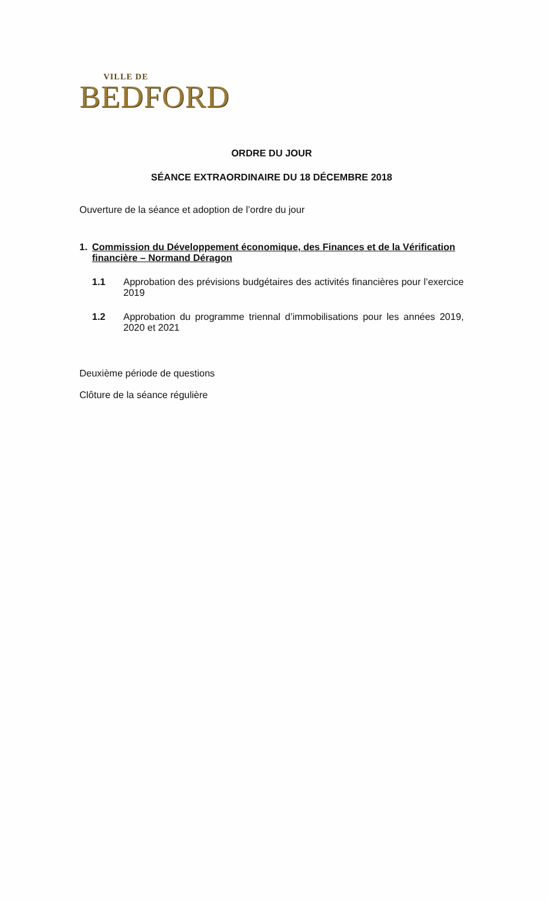VILLE DE
BEDFORD
ORDRE DU JOUR
SÉANCE EXTRAORDINAIRE DU 18 DÉCEMBRE 2018
Ouverture de la séance et adoption de l’ordre du jour
1. Commission du Développement économique, des Finances et de la Vérification financière – Normand Déragon
1.1 Approbation des prévisions budgétaires des activités financières pour l’exercice 2019
1.2 Approbation du programme triennal d’immobilisations pour les années 2019, 2020 et 2021
Deuxième période de questions
Clôture de la séance régulière